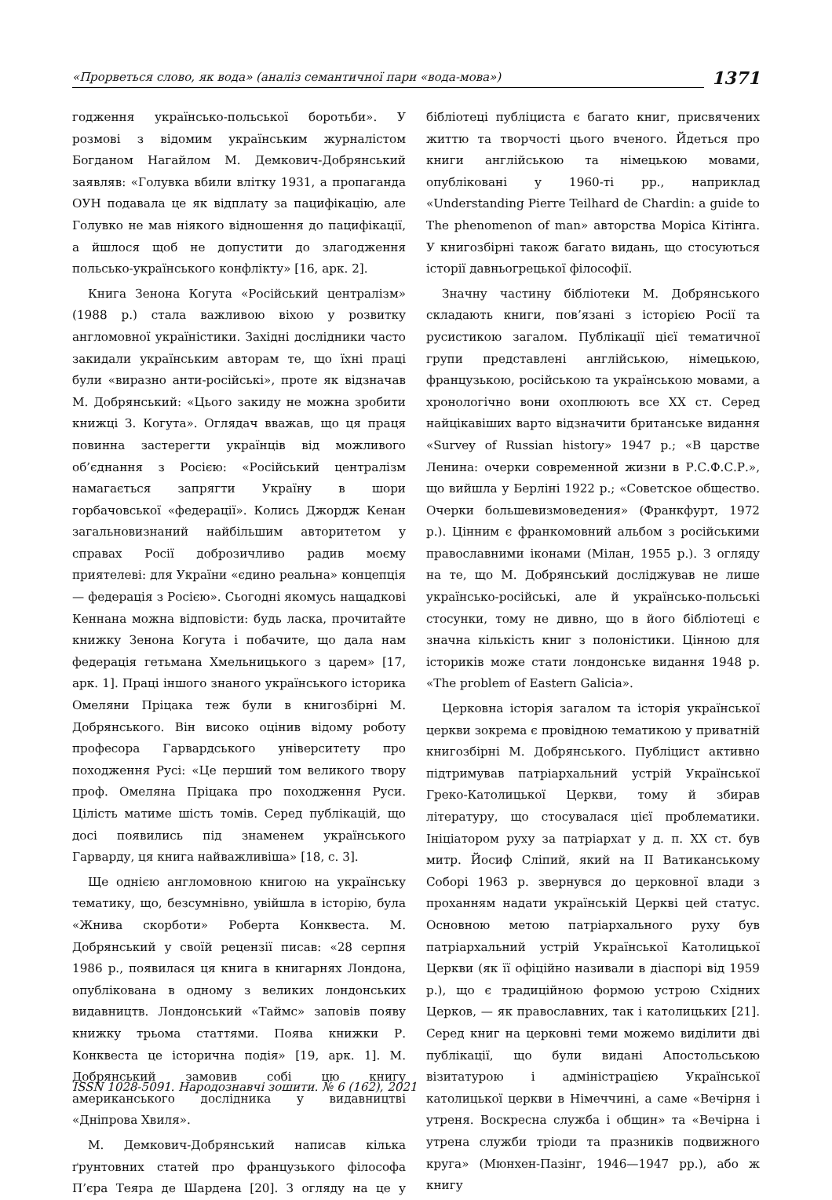«Прорветься слово, як вода» (аналіз семантичної пари «вода-мова») 1371
годження українсько-польської боротьби». У розмові з відомим українським журналістом Богданом Нагайлом М. Демкович-Добрянський заявляв: «Голувка вбили влітку 1931, а пропаганда ОУН подавала це як відплату за пацифікацію, але Голувко не мав ніякого відношення до пацифікації, а йшлося щоб не допустити до злагодження польсько-українського конфлікту» [16, арк. 2].
Книга Зенона Когута «Російський централізм» (1988 р.) стала важливою віхою у розвитку англомовної україністики. Західні дослідники часто закидали українським авторам те, що їхні праці були «виразно анти-російські», проте як відзначав М. Добрянський: «Цього закиду не можна зробити книжці З. Когута». Оглядач вважав, що ця праця повинна застерегти українців від можливого об’єднання з Росією: «Російський централізм намагається запрягти Україну в шори горбачовської «федерації». Колись Джордж Кенан загальновизнаний найбільшим авторитетом у справах Росії доброзичливо радив моєму приятелеві: для України «єдино реальна» концепція — федерація з Росією». Сьогодні якомусь нащадкові Кеннана можна відповісти: будь ласка, прочитайте книжку Зенона Когута і побачите, що дала нам федерація гетьмана Хмельницького з царем» [17, арк. 1]. Праці іншого знаного українського історика Омеляни Пріцака теж були в книгозбірні М. Добрянського. Він високо оцінив відому роботу професора Гарвардського університету про походження Русі: «Це перший том великого твору проф. Омеляна Пріцака про походження Руси. Цілість матиме шість томів. Серед публікацій, що досі появились під знаменем українського Гарварду, ця книга найважливіша» [18, с. 3].
Ще однією англомовною книгою на українську тематику, що, безсумнівно, увійшла в історію, була «Жнива скорботи» Роберта Конквеста. М. Добрянський у своїй рецензії писав: «28 серпня 1986 р., появилася ця книга в книгарнях Лондона, опублікована в одному з великих лондонських видавництв. Лондонський «Таймс» заповів появу книжку трьома статтями. Поява книжки Р. Конквеста це історична подія» [19, арк. 1]. М. Добрянський замовив собі цю книгу американського дослідника у видавництві «Дніпрова Хвиля».
М. Демкович-Добрянський написав кілька ґрунтовних статей про французького філософа П’єра Теяра де Шардена [20]. З огляду на це у бібліотеці публіциста є багато книг, присвячених життю та творчості цього вченого. Йдеться про книги англійською та німецькою мовами, опубліковані у 1960-ті рр., наприклад «Understanding Pierre Teilhard de Chardin: a guide to The phenomenon of man» авторства Моріса Кітінга. У книгозбірні також багато видань, що стосуються історії давньогрецької філософії.
Значну частину бібліотеки М. Добрянського складають книги, пов’язані з історією Росії та русистикою загалом. Публікації цієї тематичної групи представлені англійською, німецькою, французькою, російською та українською мовами, а хронологічно вони охоплюють все XX ст. Серед найцікавіших варто відзначити британське видання «Survey of Russian history» 1947 р.; «В царстве Ленина: очерки современной жизни в Р.С.Ф.С.Р.», що вийшла у Берліні 1922 р.; «Советское общество. Очерки большевизмоведения» (Франкфурт, 1972 р.). Цінним є франкомовний альбом з російськими православними іконами (Мілан, 1955 р.). З огляду на те, що М. Добрянський досліджував не лише українсько-російські, але й українсько-польські стосунки, тому не дивно, що в його бібліотеці є значна кількість книг з полоністики. Цінною для істориків може стати лондонське видання 1948 р. «The problem of Eastern Galicia».
Церковна історія загалом та історія української церкви зокрема є провідною тематикою у приватній книгозбірні М. Добрянського. Публіцист активно підтримував патріархальний устрій Української Греко-Католицької Церкви, тому й збирав літературу, що стосувалася цієї проблематики. Ініціатором руху за патріархат у д. п. XX ст. був митр. Йосиф Сліпий, який на II Ватиканському Соборі 1963 р. звернувся до церковної влади з проханням надати українській Церкві цей статус. Основною метою патріархального руху був патріархальний устрій Української Католицької Церкви (як її офіційно називали в діаспорі від 1959 р.), що є традиційною формою устрою Східних Церков, — як православних, так і католицьких [21]. Серед книг на церковні теми можемо виділити дві публікації, що були видані Апостольською візитатурою і адміністрацією Української католицької церкви в Німеччині, а саме «Вечірня і утреня. Воскресна служба і общин» та «Вечірна і утрена служби тріоди та празників подвижного круга» (Мюнхен-Пазінг, 1946—1947 рр.), або ж книгу
ISSN 1028-5091. Народознавчі зошити. № 6 (162), 2021